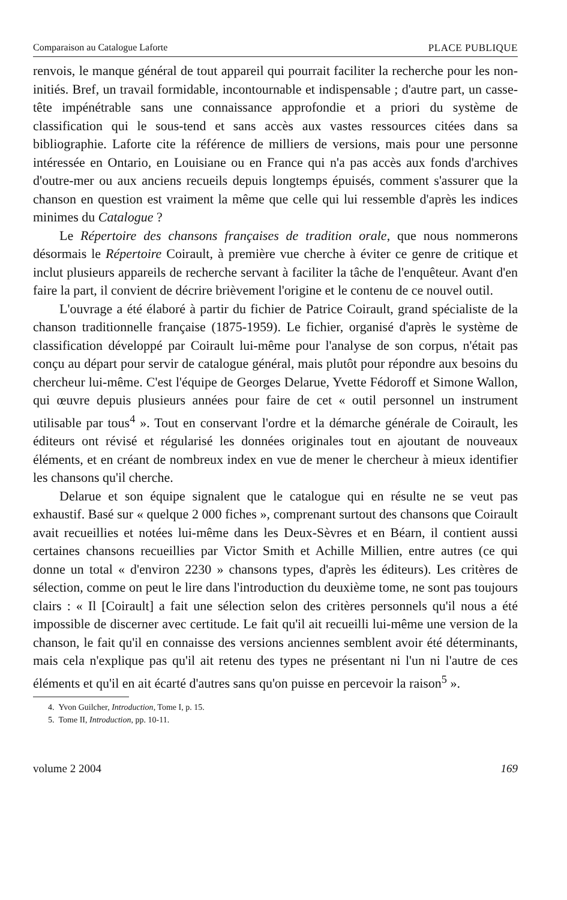Comparaison au Catalogue Laforte PLACE PUBLIQUE
renvois, le manque général de tout appareil qui pourrait faciliter la recherche pour les non-initiés. Bref, un travail formidable, incontournable et indispensable ; d'autre part, un casse-tête impénétrable sans une connaissance approfondie et a priori du système de classification qui le sous-tend et sans accès aux vastes ressources citées dans sa bibliographie. Laforte cite la référence de milliers de versions, mais pour une personne intéressée en Ontario, en Louisiane ou en France qui n'a pas accès aux fonds d'archives d'outre-mer ou aux anciens recueils depuis longtemps épuisés, comment s'assurer que la chanson en question est vraiment la même que celle qui lui ressemble d'après les indices minimes du Catalogue ?
Le Répertoire des chansons françaises de tradition orale, que nous nommerons désormais le Répertoire Coirault, à première vue cherche à éviter ce genre de critique et inclut plusieurs appareils de recherche servant à faciliter la tâche de l'enquêteur. Avant d'en faire la part, il convient de décrire brièvement l'origine et le contenu de ce nouvel outil.
L'ouvrage a été élaboré à partir du fichier de Patrice Coirault, grand spécialiste de la chanson traditionnelle française (1875-1959). Le fichier, organisé d'après le système de classification développé par Coirault lui-même pour l'analyse de son corpus, n'était pas conçu au départ pour servir de catalogue général, mais plutôt pour répondre aux besoins du chercheur lui-même. C'est l'équipe de Georges Delarue, Yvette Fédoroff et Simone Wallon, qui œuvre depuis plusieurs années pour faire de cet « outil personnel un instrument utilisable par tous<sup>4</sup> ». Tout en conservant l'ordre et la démarche générale de Coirault, les éditeurs ont révisé et régularisé les données originales tout en ajoutant de nouveaux éléments, et en créant de nombreux index en vue de mener le chercheur à mieux identifier les chansons qu'il cherche.
Delarue et son équipe signalent que le catalogue qui en résulte ne se veut pas exhaustif. Basé sur « quelque 2 000 fiches », comprenant surtout des chansons que Coirault avait recueillies et notées lui-même dans les Deux-Sèvres et en Béarn, il contient aussi certaines chansons recueillies par Victor Smith et Achille Millien, entre autres (ce qui donne un total « d'environ 2230 » chansons types, d'après les éditeurs). Les critères de sélection, comme on peut le lire dans l'introduction du deuxième tome, ne sont pas toujours clairs : « Il [Coirault] a fait une sélection selon des critères personnels qu'il nous a été impossible de discerner avec certitude. Le fait qu'il ait recueilli lui-même une version de la chanson, le fait qu'il en connaisse des versions anciennes semblent avoir été déterminants, mais cela n'explique pas qu'il ait retenu des types ne présentant ni l'un ni l'autre de ces éléments et qu'il en ait écarté d'autres sans qu'on puisse en percevoir la raison<sup>5</sup> ».
4. Yvon Guilcher, Introduction, Tome I, p. 15.
5. Tome II, Introduction, pp. 10-11.
volume 2 2004 169